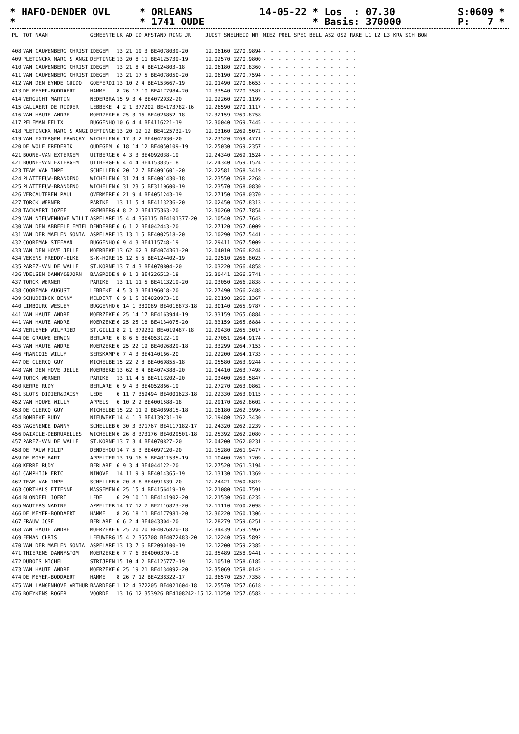* HAFO-DENDER OVL *
* ORLEANS * 1741 OUDE
14-05-22 * Los : 07.30 * Basis: 370000
S:0609 * P: 7 *
| PL | TOT NAAM | GEMEENTE | LK AD ID AFSTAND RING JR | JUIST SNELHEID NR | MIEZ POEL SPEC BELL AS2 OS2 RAKE L1 L2 L3 KRA SCH BON |
| --- | --- | --- | --- | --- | --- |
| 408 | VAN CAUWENBERG CHRIST | IDEGEM | 13 21 19 3 BE4078039-20 | 12.06160 1270.9894 | ------------- |
| 409 | PLETINCKX MARC & ANGI | DEFTINGE | 13 20 8 11 BE4125739-19 | 12.02570 1270.9800 | ------------- |
| 410 | VAN CAUWENBERG CHRIST | IDEGEM | 13 21 8 4 BE4124803-18 | 12.06180 1270.8360 | ------------- |
| 411 | VAN CAUWENBERG CHRIST | IDEGEM | 13 21 17 5 BE4078050-20 | 12.06190 1270.7594 | ------------- |
| 412 | VAN DEN EYNDE GUIDO | GOEFERDI | 13 10 2 4 BE4153667-19 | 12.01490 1270.6653 | ------------- |
| 413 | DE MEYER-BODDAERT | HAMME | 8 26 17 10 BE4177984-20 | 12.33540 1270.3587 | ------------- |
| 414 | VERGUCHT MARTIN | NEDERBRA | 15 9 3 4 BE4072932-20 | 12.02260 1270.1199 | ------------- |
| 415 | CALLAERT DE RIDDER | LEBBEKE | 4 2 1 377202 BE4173782-16 | 12.26590 1270.1117 | ------------- |
| 416 | VAN HAUTE ANDRE | MOERZEKE | 6 25 3 16 BE4026852-18 | 12.32159 1269.8758 | ------------- |
| 417 | PELEMAN FELIX | BUGGENHO | 10 6 4 4 BE4116221-19 | 12.30040 1269.7445 | ------------- |
| 418 | PLETINCKX MARC & ANGI | DEFTINGE | 13 20 12 12 BE4125732-19 | 12.03160 1269.5072 | ------------- |
| 419 | VAN EXTERGEM FRANCKY | WICHELEN | 6 17 3 2 BE4042030-20 | 12.23520 1269.4771 | ------------- |
| 420 | DE WOLF FREDERIK | OUDEGEM | 6 18 14 12 BE4050109-19 | 12.25030 1269.2357 | ------------- |
| 421 | BOONE-VAN EXTERGEM | UITBERGE | 6 4 3 3 BE4092038-19 | 12.24340 1269.1524 | ------------- |
| 421 | BOONE-VAN EXTERGEM | UITBERGE | 6 4 4 4 BE4153835-18 | 12.24340 1269.1524 | ------------- |
| 423 | TEAM VAN IMPE | SCHELLEB | 6 20 12 7 BE4091601-20 | 12.22581 1268.3419 | ------------- |
| 424 | PLATTEEUW-BRANDENO | WICHELEN | 6 31 24 4 BE4001430-18 | 12.23550 1268.2268 | ------------- |
| 425 | PLATTEEUW-BRANDENO | WICHELEN | 6 31 23 5 BE3119600-19 | 12.23570 1268.0830 | ------------- |
| 426 | VERCAUTEREN PAUL | OVERMERE | 6 21 9 4 BE4051243-19 | 12.27150 1268.0370 | ------------- |
| 427 | TORCK WERNER | PARIKE | 13 11 5 4 BE4113236-20 | 12.02450 1267.8313 | ------------- |
| 428 | TACKAERT JOZEF | GREMBERG | 4 8 2 2 BE4175363-20 | 12.30260 1267.7854 | ------------- |
| 429 | VAN NIEUWENHOVE WILLI | ASPELARE | 15 4 4 356115 BE4101377-20 | 12.10540 1267.7643 | ------------- |
| 430 | VAN DEN ABBEELE EMIEL | DENDERBE | 6 6 1 2 BE4042443-20 | 12.27120 1267.6009 | ------------- |
| 431 | VAN DER MAELEN SONIA | ASPELARE | 13 13 1 5 BE4002518-20 | 12.10290 1267.5441 | ------------- |
| 432 | COOREMAN STEFAAN | BUGGENHO | 6 9 4 3 BE4115748-19 | 12.29411 1267.5009 | ------------- |
| 433 | VAN DEN HOVE JELLE | MOERBEKE | 13 62 62 3 BE4074361-20 | 12.04010 1266.8244 | ------------- |
| 434 | VEKENS FREDDY-ELKE | S-K-HORE | 15 12 5 5 BE4124402-19 | 12.02510 1266.8023 | ------------- |
| 435 | PAREZ-VAN DE WALLE | ST.KORNE | 13 7 4 3 BE4070804-20 | 12.03220 1266.4858 | ------------- |
| 436 | VDELSEN DANNY&BJORN | BAASRODE | 8 9 1 2 BE4226513-18 | 12.30441 1266.3741 | ------------- |
| 437 | TORCK WERNER | PARIKE | 13 11 11 5 BE4113219-20 | 12.03050 1266.2838 | ------------- |
| 438 | COOREMAN AUGUST | LEBBEKE | 4 5 3 3 BE4196018-20 | 12.27490 1266.2488 | ------------- |
| 439 | SCHUDDINCK BENNY | MELDERT | 6 9 1 5 BE4020973-18 | 12.23190 1266.1367 | ------------- |
| 440 | LIMBOURG WESLEY | BUGGENHO | 6 14 1 380089 BE4018873-18 | 12.30140 1265.9787 | ------------- |
| 441 | VAN HAUTE ANDRE | MOERZEKE | 6 25 14 17 BE4163944-19 | 12.33159 1265.6884 | ------------- |
| 441 | VAN HAUTE ANDRE | MOERZEKE | 6 25 25 18 BE4134075-20 | 12.33159 1265.6884 | ------------- |
| 443 | VERLEYEN WILFRIED | ST.GILLI | 8 2 1 379232 BE4019487-18 | 12.29430 1265.3017 | ------------- |
| 444 | DE GRAUWE ERWIN | BERLARE | 6 8 6 6 BE4053122-19 | 12.27051 1264.9174 | ------------- |
| 445 | VAN HAUTE ANDRE | MOERZEKE | 6 25 22 19 BE4026829-18 | 12.33299 1264.7153 | ------------- |
| 446 | FRANCOIS WILLY | SERSKAMP | 6 7 4 3 BE4140166-20 | 12.22200 1264.1733 | ------------- |
| 447 | DE CLERCQ GUY | MICHELBE | 15 22 2 8 BE4069855-18 | 12.05580 1263.9244 | ------------- |
| 448 | VAN DEN HOVE JELLE | MOERBEKE | 13 62 8 4 BE4074388-20 | 12.04410 1263.7498 | ------------- |
| 449 | TORCK WERNER | PARIKE | 13 11 4 6 BE4113202-20 | 12.03400 1263.5847 | ------------- |
| 450 | KERRE RUDY | BERLARE | 6 9 4 3 BE4052866-19 | 12.27270 1263.0862 | ------------- |
| 451 | SLOTS DIDIER&DAISY | LEDE | 6 11 7 369494 BE4001623-18 | 12.22330 1263.0115 | ------------- |
| 452 | VAN HOUWE WILLY | APPELS | 6 10 2 2 BE4001588-18 | 12.29170 1262.8602 | ------------- |
| 453 | DE CLERCQ GUY | MICHELBE | 15 22 11 9 BE4069815-18 | 12.06180 1262.3996 | ------------- |
| 454 | BOMBEKE RUDY | NIEUWEKE | 14 4 1 3 BE4139231-19 | 12.19480 1262.3430 | ------------- |
| 455 | VAGENENDE DANNY | SCHELLEB | 6 30 3 371767 BE4117182-17 | 12.24320 1262.2239 | ------------- |
| 456 | DAIXILE-DEBRUXELLES | WICHELEN | 6 26 8 373176 BE4029501-18 | 12.25392 1262.2080 | ------------- |
| 457 | PAREZ-VAN DE WALLE | ST.KORNE | 13 7 3 4 BE4070827-20 | 12.04200 1262.0231 | ------------- |
| 458 | DE PAUW FILIP | DENDEHOU | 14 7 5 3 BE4097120-20 | 12.15280 1261.9477 | ------------- |
| 459 | DE MOYE BART | APPELTER | 13 19 16 6 BE4011535-19 | 12.10400 1261.7209 | ------------- |
| 460 | KERRE RUDY | BERLARE | 6 9 3 4 BE4044122-20 | 12.27520 1261.3194 | ------------- |
| 461 | CAMPHIJN ERIC | NINOVE | 14 11 9 9 BE4014365-19 | 12.13130 1261.1369 | ------------- |
| 462 | TEAM VAN IMPE | SCHELLEB | 6 20 8 8 BE4091639-20 | 12.24421 1260.8819 | ------------- |
| 463 | CORTHALS ETIENNE | MASSEMEN | 6 25 15 4 BE4156419-19 | 12.21080 1260.7591 | ------------- |
| 464 | BLONDEEL JOERI | LEDE | 6 29 10 11 BE4141902-20 | 12.21530 1260.6235 | ------------- |
| 465 | WAUTERS NADINE | APPELTER | 14 17 12 7 BE2116823-20 | 12.11110 1260.2098 | ------------- |
| 466 | DE MEYER-BODDAERT | HAMME | 8 26 18 11 BE4177981-20 | 12.36220 1260.1306 | ------------- |
| 467 | ERAUW JOSE | BERLARE | 6 6 2 4 BE4043304-20 | 12.28279 1259.6251 | ------------- |
| 468 | VAN HAUTE ANDRE | MOERZEKE | 6 25 20 20 BE4026820-18 | 12.34439 1259.5967 | ------------- |
| 469 | EEMAN CHRIS | LEEUWERG | 15 4 2 355708 BE4072483-20 | 12.12240 1259.5892 | ------------- |
| 470 | VAN DER MAELEN SONIA | ASPELARE | 13 13 7 6 BE2090100-19 | 12.12200 1259.2385 | ------------- |
| 471 | THIERENS DANNY&TOM | MOERZEKE | 6 7 7 6 BE4000370-18 | 12.35489 1258.9441 | ------------- |
| 472 | DUBOIS MICHEL | STRIJPEN | 15 10 4 2 BE4125777-19 | 12.10510 1258.6185 | ------------- |
| 473 | VAN HAUTE ANDRE | MOERZEKE | 6 25 19 21 BE4134092-20 | 12.35069 1258.0142 | ------------- |
| 474 | DE MEYER-BODDAERT | HAMME | 8 26 7 12 BE4238322-17 | 12.36570 1257.7358 | ------------- |
| 475 | VAN LANGENHOVE ARTHUR | BAARDEGE | 1 12 4 372205 BE4021604-18 | 12.25570 1257.6618 | ------------- |
| 476 | BOEYKENS ROGER | VOORDE | 13 16 12 353926 BE4108242-15 | 12.11250 1257.6583 | ------------- |